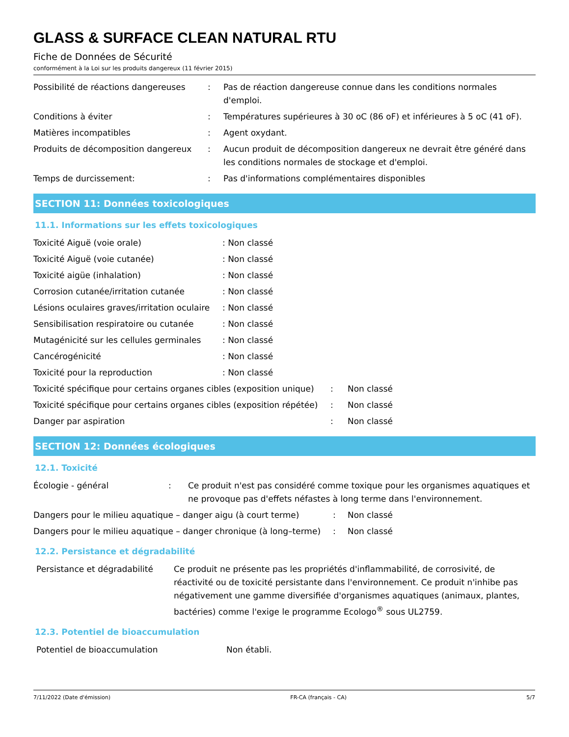GLASS & SURFACE CLEAN NATURAL RTU
Fiche de Données de Sécurité
conformément à la Loi sur les produits dangereux (11 février 2015)
| Possibilité de réactions dangereuses | : | Pas de réaction dangereuse connue dans les conditions normales d'emploi. |
| Conditions à éviter | : | Températures supérieures à 30 oC (86 oF) et inférieures à 5 oC (41 oF). |
| Matières incompatibles | : | Agent oxydant. |
| Produits de décomposition dangereux | : | Aucun produit de décomposition dangereux ne devrait être généré dans les conditions normales de stockage et d'emploi. |
| Temps de durcissement: | : | Pas d'informations complémentaires disponibles |
SECTION 11: Données toxicologiques
11.1. Informations sur les effets toxicologiques
| Toxicité Aiguë (voie orale) | : Non classé |
| Toxicité Aiguë (voie cutanée) | : Non classé |
| Toxicité aigüe (inhalation) | : Non classé |
| Corrosion cutanée/irritation cutanée | : Non classé |
| Lésions oculaires graves/irritation oculaire | : Non classé |
| Sensibilisation respiratoire ou cutanée | : Non classé |
| Mutagénicité sur les cellules germinales | : Non classé |
| Cancérogénicité | : Non classé |
| Toxicité pour la reproduction | : Non classé |
| Toxicité spécifique pour certains organes cibles (exposition unique) | : | Non classé |
| Toxicité spécifique pour certains organes cibles (exposition répétée) | : | Non classé |
| Danger par aspiration | : | Non classé |
SECTION 12: Données écologiques
12.1. Toxicité
| Écologie - général | : | Ce produit n'est pas considéré comme toxique pour les organismes aquatiques et ne provoque pas d'effets néfastes à long terme dans l'environnement. |
| Dangers pour le milieu aquatique – danger aigu (à court terme) | : | Non classé |
| Dangers pour le milieu aquatique – danger chronique (à long–terme) | : | Non classé |
12.2. Persistance et dégradabilité
| Persistance et dégradabilité | Ce produit ne présente pas les propriétés d'inflammabilité, de corrosivité, de réactivité ou de toxicité persistante dans l'environnement. Ce produit n'inhibe pas négativement une gamme diversifiée d'organismes aquatiques (animaux, plantes, bactéries) comme l'exige le programme Ecologo<sup>®</sup> sous UL2759. |
12.3. Potentiel de bioaccumulation
| Potentiel de bioaccumulation | Non établi. |
7/11/2022 (Date d'émission) FR-CA (français - CA) 5/7